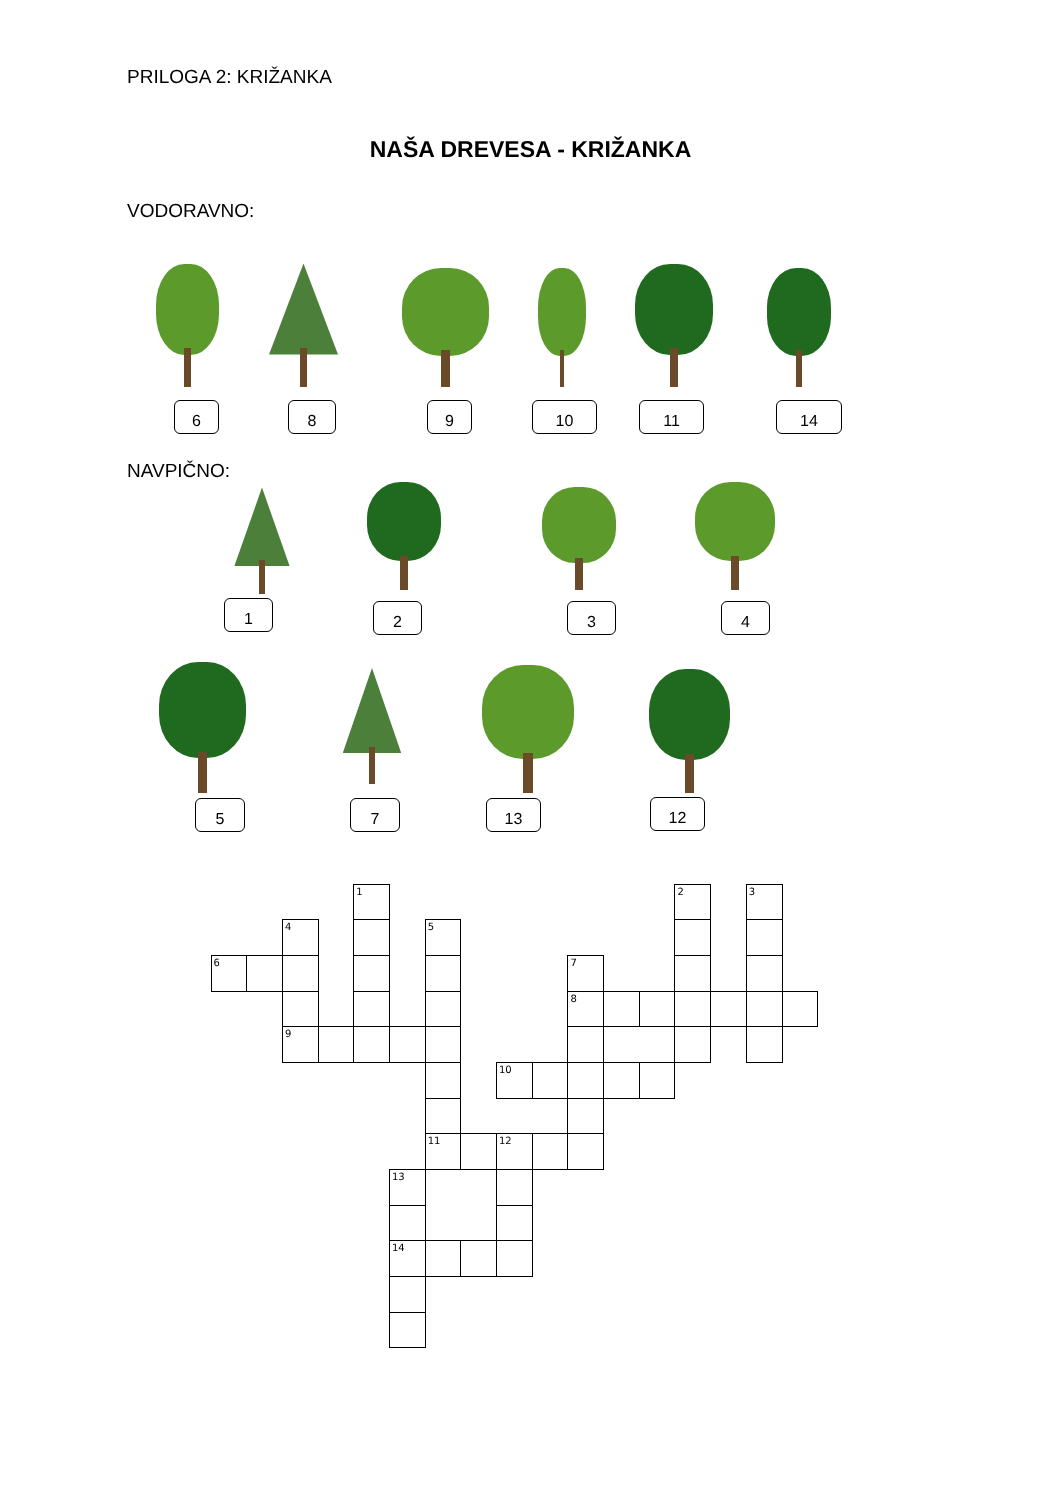PRILOGA 2: KRIŽANKA
NAŠA DREVESA - KRIŽANKA
VODORAVNO:
6 8 9 10 11 14
NAVPIČNO:
1 2 3 4
5 7 13 12
1
2
3
4
5
6
7
8
9
10
11
12
13
14